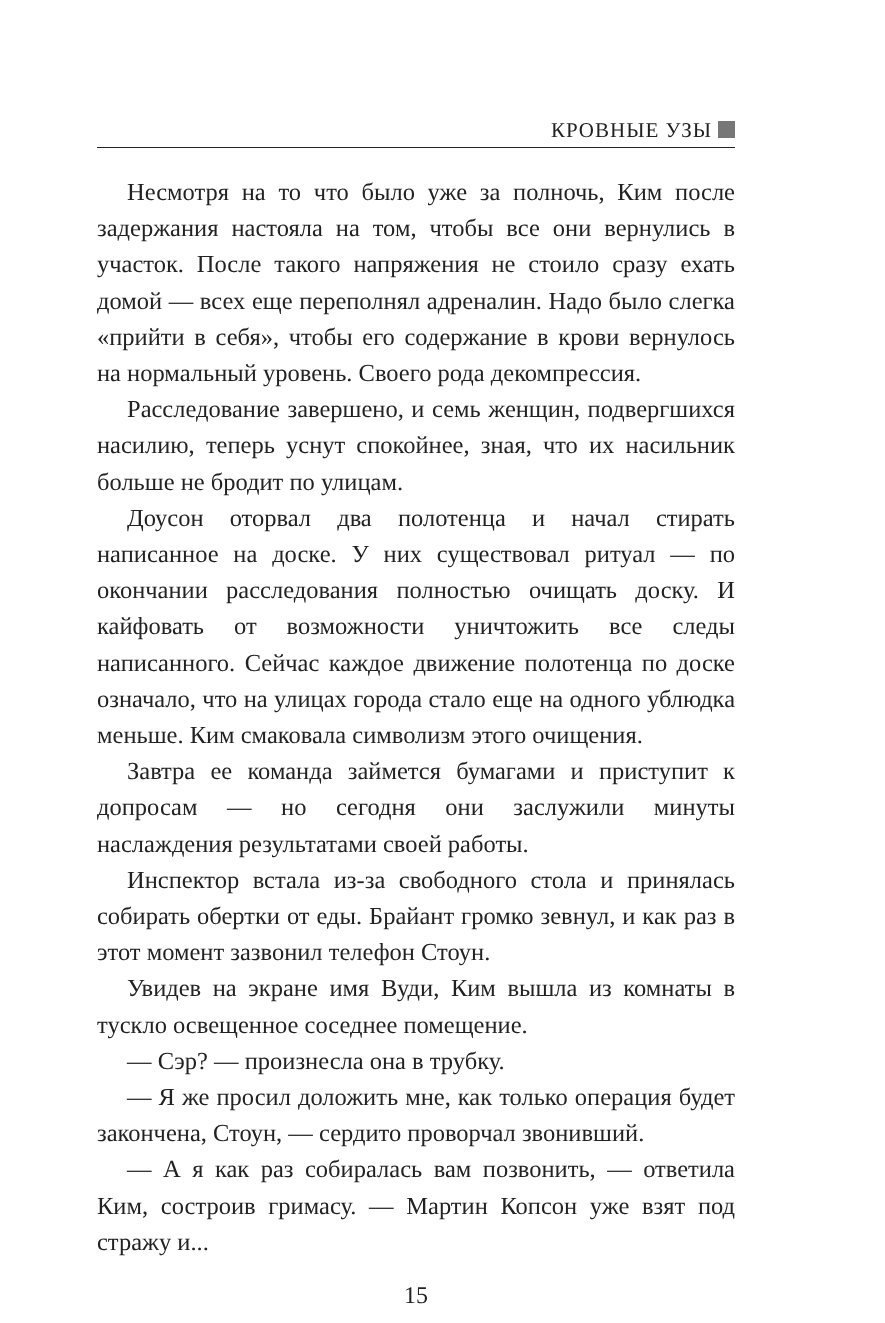КРОВНЫЕ УЗЫ
Несмотря на то что было уже за полночь, Ким после задержания настояла на том, чтобы все они вернулись в участок. После такого напряжения не стоило сразу ехать домой — всех еще переполнял адреналин. Надо было слегка «прийти в себя», чтобы его содержание в крови вернулось на нормальный уровень. Своего рода декомпрессия.
Расследование завершено, и семь женщин, подвергшихся насилию, теперь уснут спокойнее, зная, что их насильник больше не бродит по улицам.
Доусон оторвал два полотенца и начал стирать написанное на доске. У них существовал ритуал — по окончании расследования полностью очищать доску. И кайфовать от возможности уничтожить все следы написанного. Сейчас каждое движение полотенца по доске означало, что на улицах города стало еще на одного ублюдка меньше. Ким смаковала символизм этого очищения.
Завтра ее команда займется бумагами и приступит к допросам — но сегодня они заслужили минуты наслаждения результатами своей работы.
Инспектор встала из-за свободного стола и принялась собирать обертки от еды. Брайант громко зевнул, и как раз в этот момент зазвонил телефон Стоун.
Увидев на экране имя Вуди, Ким вышла из комнаты в тускло освещенное соседнее помещение.
— Сэр? — произнесла она в трубку.
— Я же просил доложить мне, как только операция будет закончена, Стоун, — сердито проворчал звонивший.
— А я как раз собиралась вам позвонить, — ответила Ким, состроив гримасу. — Мартин Копсон уже взят под стражу и...
15